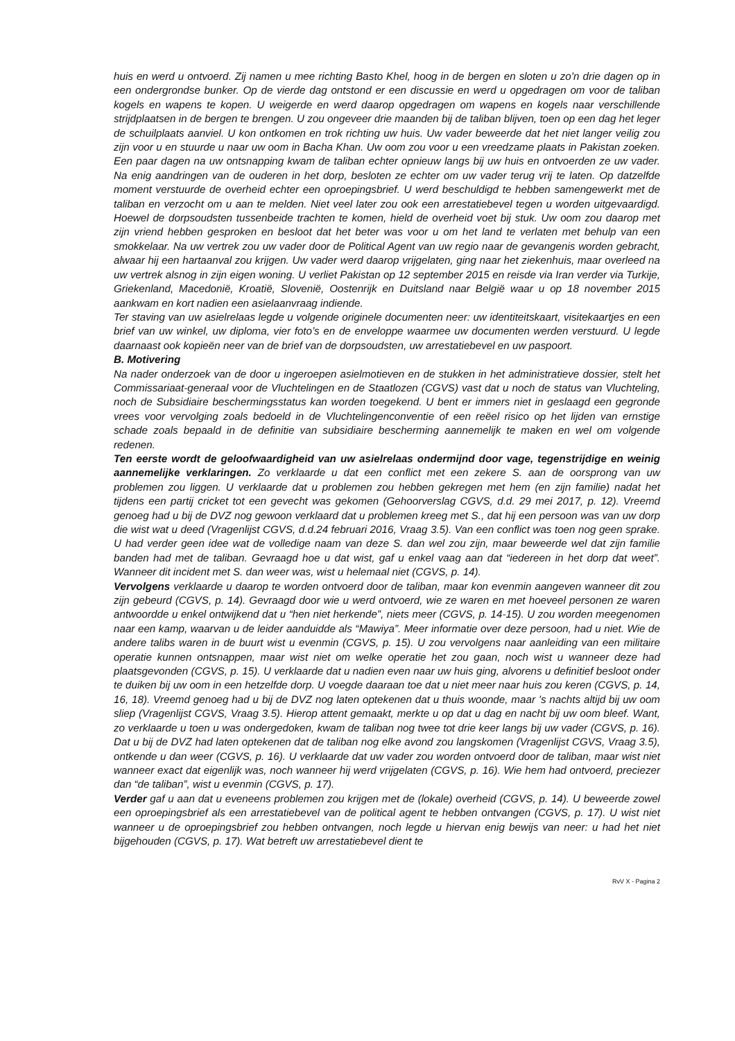huis en werd u ontvoerd. Zij namen u mee richting Basto Khel, hoog in de bergen en sloten u zo’n drie dagen op in een ondergrondse bunker. Op de vierde dag ontstond er een discussie en werd u opgedragen om voor de taliban kogels en wapens te kopen. U weigerde en werd daarop opgedragen om wapens en kogels naar verschillende strijdplaatsen in de bergen te brengen. U zou ongeveer drie maanden bij de taliban blijven, toen op een dag het leger de schuilplaats aanviel. U kon ontkomen en trok richting uw huis. Uw vader beweerde dat het niet langer veilig zou zijn voor u en stuurde u naar uw oom in Bacha Khan. Uw oom zou voor u een vreedzame plaats in Pakistan zoeken. Een paar dagen na uw ontsnapping kwam de taliban echter opnieuw langs bij uw huis en ontvoerden ze uw vader. Na enig aandringen van de ouderen in het dorp, besloten ze echter om uw vader terug vrij te laten. Op datzelfde moment verstuurde de overheid echter een oproepingsbrief. U werd beschuldigd te hebben samengewerkt met de taliban en verzocht om u aan te melden. Niet veel later zou ook een arrestatiebevel tegen u worden uitgevaardigd. Hoewel de dorpsoudsten tussenbeide trachten te komen, hield de overheid voet bij stuk. Uw oom zou daarop met zijn vriend hebben gesproken en besloot dat het beter was voor u om het land te verlaten met behulp van een smokkelaar. Na uw vertrek zou uw vader door de Political Agent van uw regio naar de gevangenis worden gebracht, alwaar hij een hartaanval zou krijgen. Uw vader werd daarop vrijgelaten, ging naar het ziekenhuis, maar overleed na uw vertrek alsnog in zijn eigen woning. U verliet Pakistan op 12 september 2015 en reisde via Iran verder via Turkije, Griekenland, Macedonië, Kroatië, Slovenië, Oostenrijk en Duitsland naar België waar u op 18 november 2015 aankwam en kort nadien een asielaanvraag indiende.
Ter staving van uw asielrelaas legde u volgende originele documenten neer: uw identiteitskaart, visitekaartjes en een brief van uw winkel, uw diploma, vier foto’s en de enveloppe waarmee uw documenten werden verstuurd. U legde daarnaast ook kopieën neer van de brief van de dorpsoudsten, uw arrestatiebevel en uw paspoort.
B. Motivering
Na nader onderzoek van de door u ingeroepen asielmotieven en de stukken in het administratieve dossier, stelt het Commissariaat-generaal voor de Vluchtelingen en de Staatlozen (CGVS) vast dat u noch de status van Vluchteling, noch de Subsidiaire beschermingsstatus kan worden toegekend. U bent er immers niet in geslaagd een gegronde vrees voor vervolging zoals bedoeld in de Vluchtelingenconventie of een reëel risico op het lijden van ernstige schade zoals bepaald in de definitie van subsidiaire bescherming aannemelijk te maken en wel om volgende redenen.
Ten eerste wordt de geloofwaardigheid van uw asielrelaas ondermijnd door vage, tegenstrijdige en weinig aannemelijke verklaringen. Zo verklaarde u dat een conflict met een zekere S. aan de oorsprong van uw problemen zou liggen. U verklaarde dat u problemen zou hebben gekregen met hem (en zijn familie) nadat het tijdens een partij cricket tot een gevecht was gekomen (Gehoorverslag CGVS, d.d. 29 mei 2017, p. 12). Vreemd genoeg had u bij de DVZ nog gewoon verklaard dat u problemen kreeg met S., dat hij een persoon was van uw dorp die wist wat u deed (Vragenlijst CGVS, d.d.24 februari 2016, Vraag 3.5). Van een conflict was toen nog geen sprake. U had verder geen idee wat de volledige naam van deze S. dan wel zou zijn, maar beweerde wel dat zijn familie banden had met de taliban. Gevraagd hoe u dat wist, gaf u enkel vaag aan dat “iedereen in het dorp dat weet”. Wanneer dit incident met S. dan weer was, wist u helemaal niet (CGVS, p. 14).
Vervolgens verklaarde u daarop te worden ontvoerd door de taliban, maar kon evenmin aangeven wanneer dit zou zijn gebeurd (CGVS, p. 14). Gevraagd door wie u werd ontvoerd, wie ze waren en met hoeveel personen ze waren antwoordde u enkel ontwijkend dat u “hen niet herkende”, niets meer (CGVS, p. 14-15). U zou worden meegenomen naar een kamp, waarvan u de leider aanduidde als “Mawiya”. Meer informatie over deze persoon, had u niet. Wie de andere talibs waren in de buurt wist u evenmin (CGVS, p. 15). U zou vervolgens naar aanleiding van een militaire operatie kunnen ontsnappen, maar wist niet om welke operatie het zou gaan, noch wist u wanneer deze had plaatsgevonden (CGVS, p. 15). U verklaarde dat u nadien even naar uw huis ging, alvorens u definitief besloot onder te duiken bij uw oom in een hetzelfde dorp. U voegde daaraan toe dat u niet meer naar huis zou keren (CGVS, p. 14, 16, 18). Vreemd genoeg had u bij de DVZ nog laten optekenen dat u thuis woonde, maar ’s nachts altijd bij uw oom sliep (Vragenlijst CGVS, Vraag 3.5). Hierop attent gemaakt, merkte u op dat u dag en nacht bij uw oom bleef. Want, zo verklaarde u toen u was ondergedoken, kwam de taliban nog twee tot drie keer langs bij uw vader (CGVS, p. 16). Dat u bij de DVZ had laten optekenen dat de taliban nog elke avond zou langskomen (Vragenlijst CGVS, Vraag 3.5), ontkende u dan weer (CGVS, p. 16). U verklaarde dat uw vader zou worden ontvoerd door de taliban, maar wist niet wanneer exact dat eigenlijk was, noch wanneer hij werd vrijgelaten (CGVS, p. 16). Wie hem had ontvoerd, preciezer dan “de taliban”, wist u evenmin (CGVS, p. 17).
Verder gaf u aan dat u eveneens problemen zou krijgen met de (lokale) overheid (CGVS, p. 14). U beweerde zowel een oproepingsbrief als een arrestatiebevel van de political agent te hebben ontvangen (CGVS, p. 17). U wist niet wanneer u de oproepingsbrief zou hebben ontvangen, noch legde u hiervan enig bewijs van neer: u had het niet bijgehouden (CGVS, p. 17). Wat betreft uw arrestatiebevel dient te
RvV X - Pagina 2